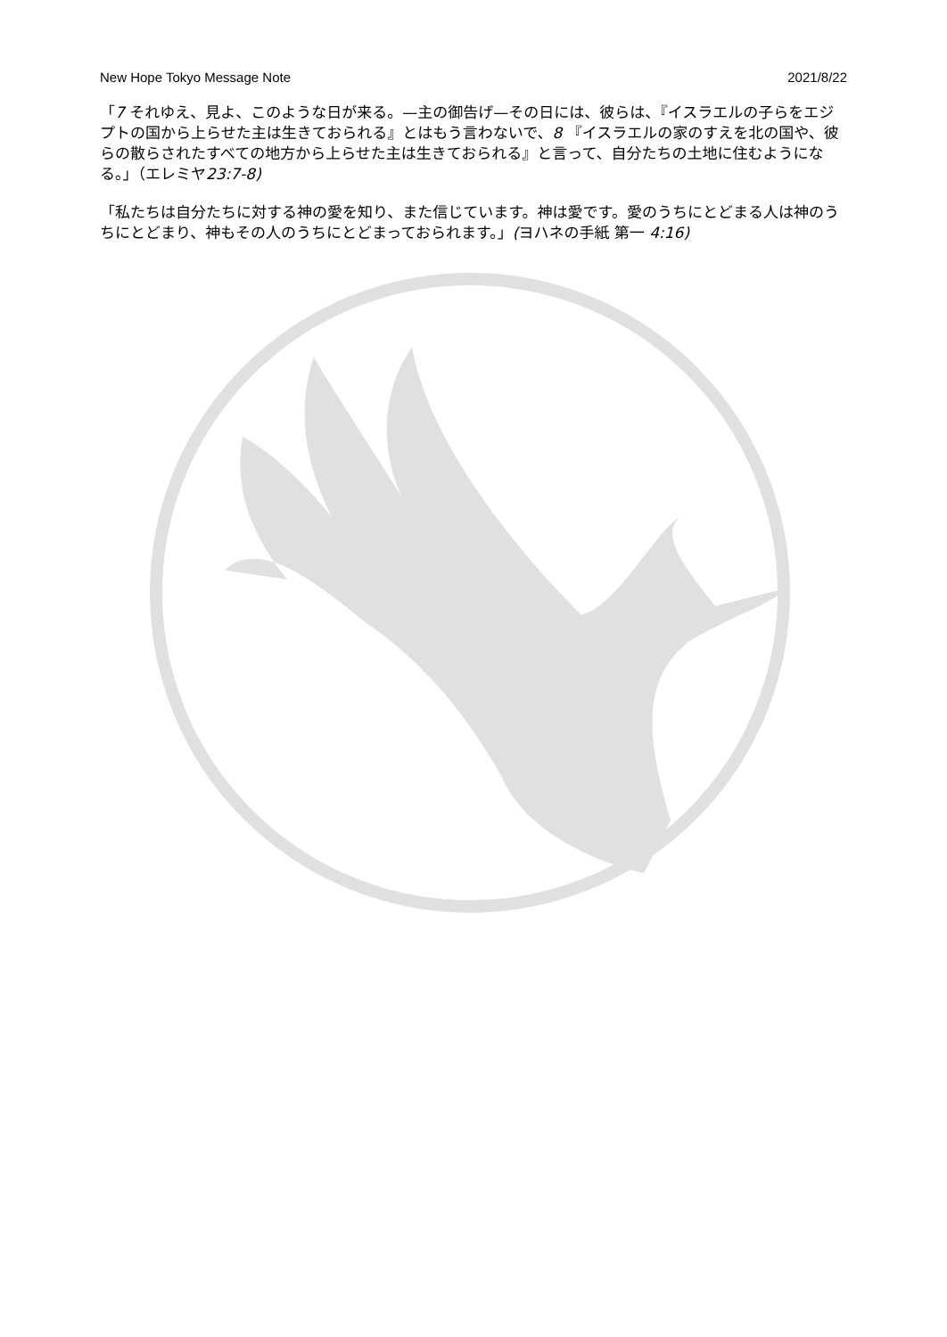New Hope Tokyo Message Note 2021/8/22
「7 それゆえ、見よ、このような日が来る。—主の御告げ—その日には、彼らは、『イスラエルの子らをエジプトの国から上らせた主は生きておられる』とはもう言わないで、8 『イスラエルの家のすえを北の国や、彼らの散らされたすべての地方から上らせた主は生きておられる』と言って、自分たちの土地に住むようになる。」（エレミヤ23:7-8)
「私たちは自分たちに対する神の愛を知り、また信じています。神は愛です。愛のうちにとどまる人は神のうちにとどまり、神もその人のうちにとどまっておられます。」(ヨハネの手紙 第一 4:16)